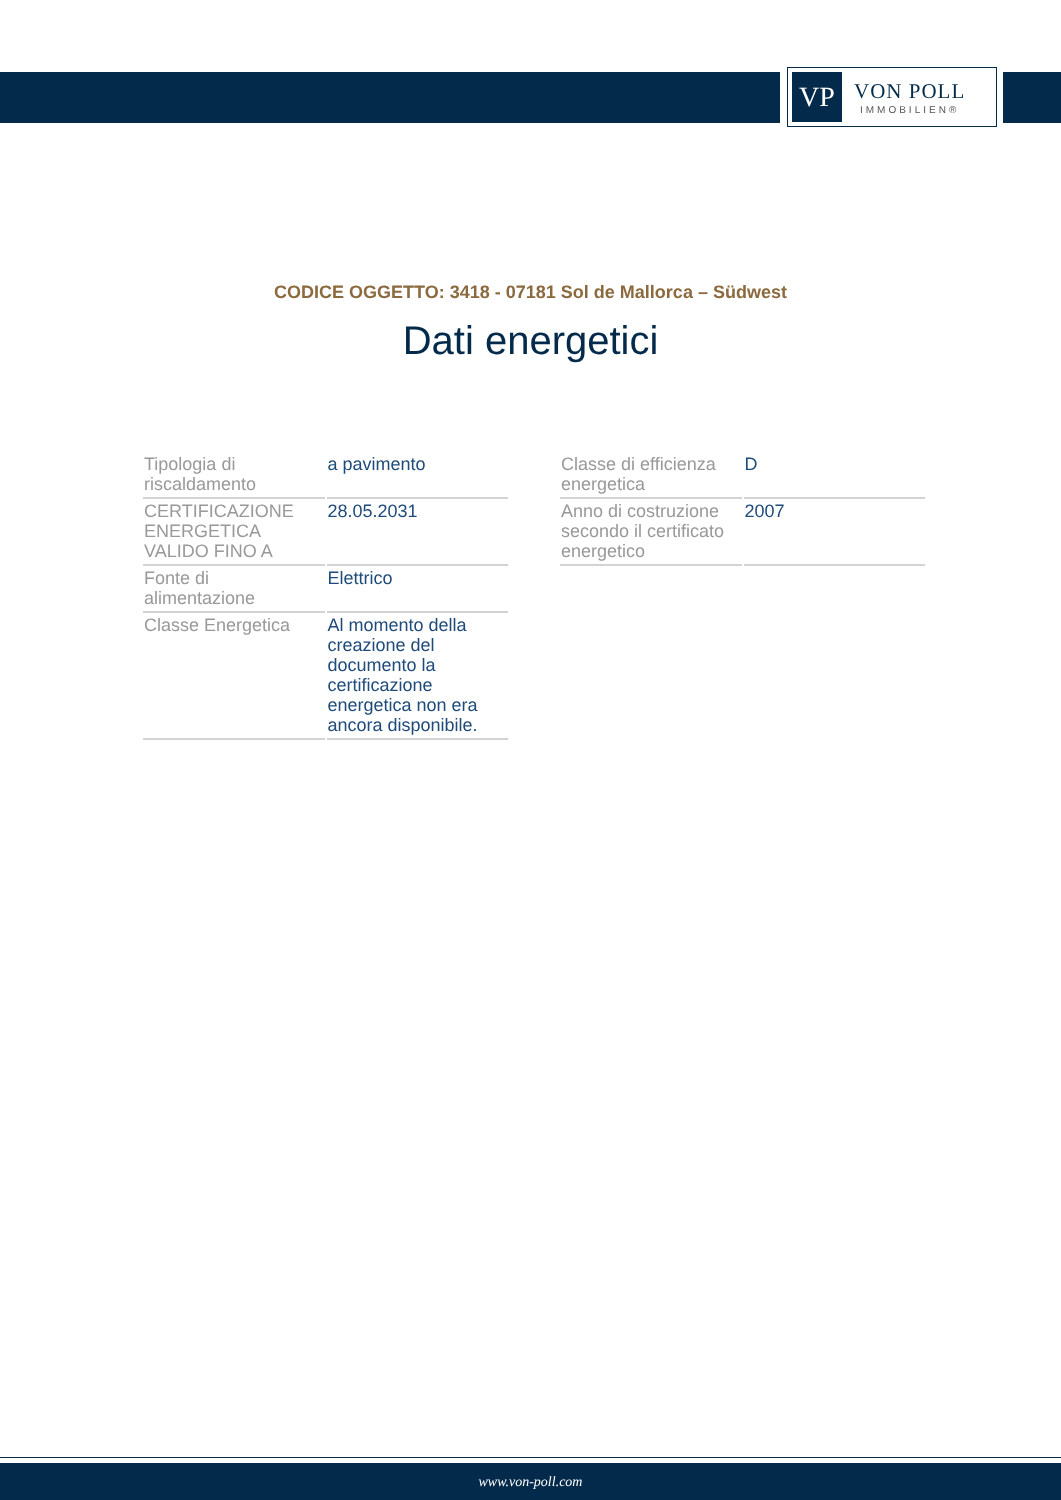VP
VON POLL
IMMOBILIEN®
CODICE OGGETTO: 3418 - 07181 Sol de Mallorca – Südwest
Dati energetici
| Tipologia di riscaldamento | a pavimento |
| CERTIFICAZIONE ENERGETICA VALIDO FINO A | 28.05.2031 |
| Fonte di alimentazione | Elettrico |
| Classe Energetica | Al momento della creazione del documento la certificazione energetica non era ancora disponibile. |
| Classe di efficienza energetica | D |
| Anno di costruzione secondo il certificato energetico | 2007 |
www.von-poll.com